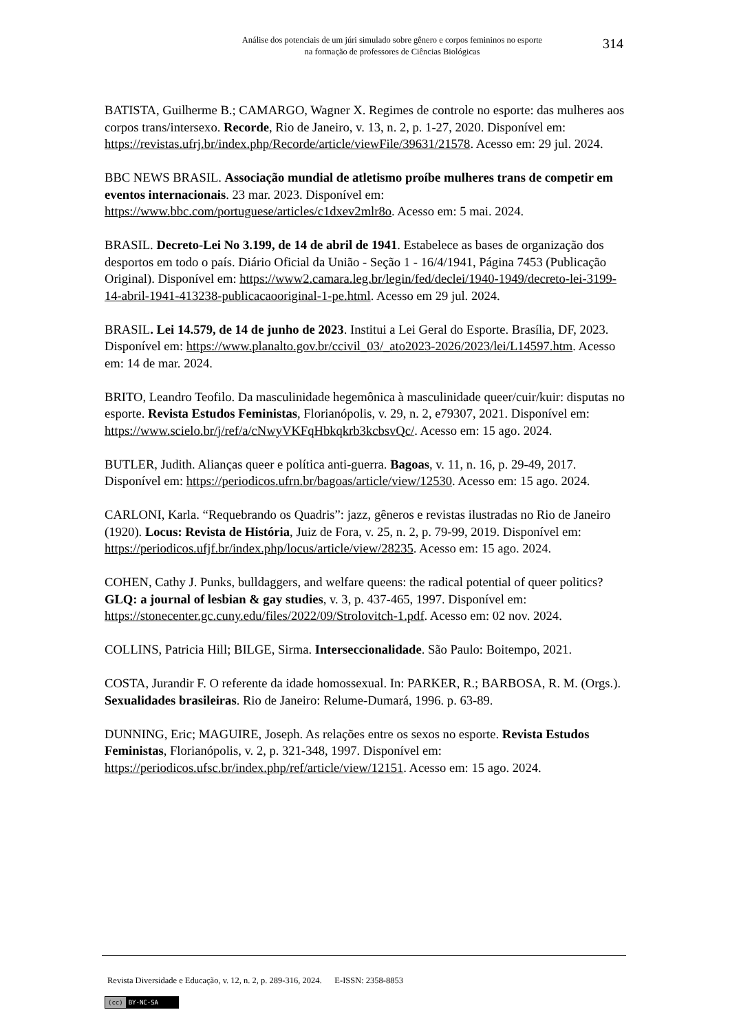Análise dos potenciais de um júri simulado sobre gênero e corpos femininos no esporte
na formação de professores de Ciências Biológicas
314
BATISTA, Guilherme B.; CAMARGO, Wagner X. Regimes de controle no esporte: das mulheres aos corpos trans/intersexo. Recorde, Rio de Janeiro, v. 13, n. 2, p. 1-27, 2020. Disponível em: https://revistas.ufrj.br/index.php/Recorde/article/viewFile/39631/21578. Acesso em: 29 jul. 2024.
BBC NEWS BRASIL. Associação mundial de atletismo proíbe mulheres trans de competir em eventos internacionais. 23 mar. 2023. Disponível em: https://www.bbc.com/portuguese/articles/c1dxev2mlr8o. Acesso em: 5 mai. 2024.
BRASIL. Decreto-Lei No 3.199, de 14 de abril de 1941. Estabelece as bases de organização dos desportos em todo o país. Diário Oficial da União - Seção 1 - 16/4/1941, Página 7453 (Publicação Original). Disponível em: https://www2.camara.leg.br/legin/fed/declei/1940-1949/decreto-lei-3199-14-abril-1941-413238-publicacaooriginal-1-pe.html. Acesso em 29 jul. 2024.
BRASIL. Lei 14.579, de 14 de junho de 2023. Institui a Lei Geral do Esporte. Brasília, DF, 2023. Disponível em: https://www.planalto.gov.br/ccivil_03/_ato2023-2026/2023/lei/L14597.htm. Acesso em: 14 de mar. 2024.
BRITO, Leandro Teofilo. Da masculinidade hegemônica à masculinidade queer/cuir/kuir: disputas no esporte. Revista Estudos Feministas, Florianópolis, v. 29, n. 2, e79307, 2021. Disponível em: https://www.scielo.br/j/ref/a/cNwyVKFqHbkqkrb3kcbsvQc/. Acesso em: 15 ago. 2024.
BUTLER, Judith. Alianças queer e política anti-guerra. Bagoas, v. 11, n. 16, p. 29-49, 2017. Disponível em: https://periodicos.ufrn.br/bagoas/article/view/12530. Acesso em: 15 ago. 2024.
CARLONI, Karla. “Requebrando os Quadris”: jazz, gêneros e revistas ilustradas no Rio de Janeiro (1920). Locus: Revista de História, Juiz de Fora, v. 25, n. 2, p. 79-99, 2019. Disponível em: https://periodicos.ufjf.br/index.php/locus/article/view/28235. Acesso em: 15 ago. 2024.
COHEN, Cathy J. Punks, bulldaggers, and welfare queens: the radical potential of queer politics? GLQ: a journal of lesbian & gay studies, v. 3, p. 437-465, 1997. Disponível em: https://stonecenter.gc.cuny.edu/files/2022/09/Strolovitch-1.pdf. Acesso em: 02 nov. 2024.
COLLINS, Patricia Hill; BILGE, Sirma. Interseccionalidade. São Paulo: Boitempo, 2021.
COSTA, Jurandir F. O referente da idade homossexual. In: PARKER, R.; BARBOSA, R. M. (Orgs.). Sexualidades brasileiras. Rio de Janeiro: Relume-Dumará, 1996. p. 63-89.
DUNNING, Eric; MAGUIRE, Joseph. As relações entre os sexos no esporte. Revista Estudos Feministas, Florianópolis, v. 2, p. 321-348, 1997. Disponível em: https://periodicos.ufsc.br/index.php/ref/article/view/12151. Acesso em: 15 ago. 2024.
Revista Diversidade e Educação, v. 12, n. 2, p. 289-316, 2024. E-ISSN: 2358-8853
(cc) BY-NC-SA